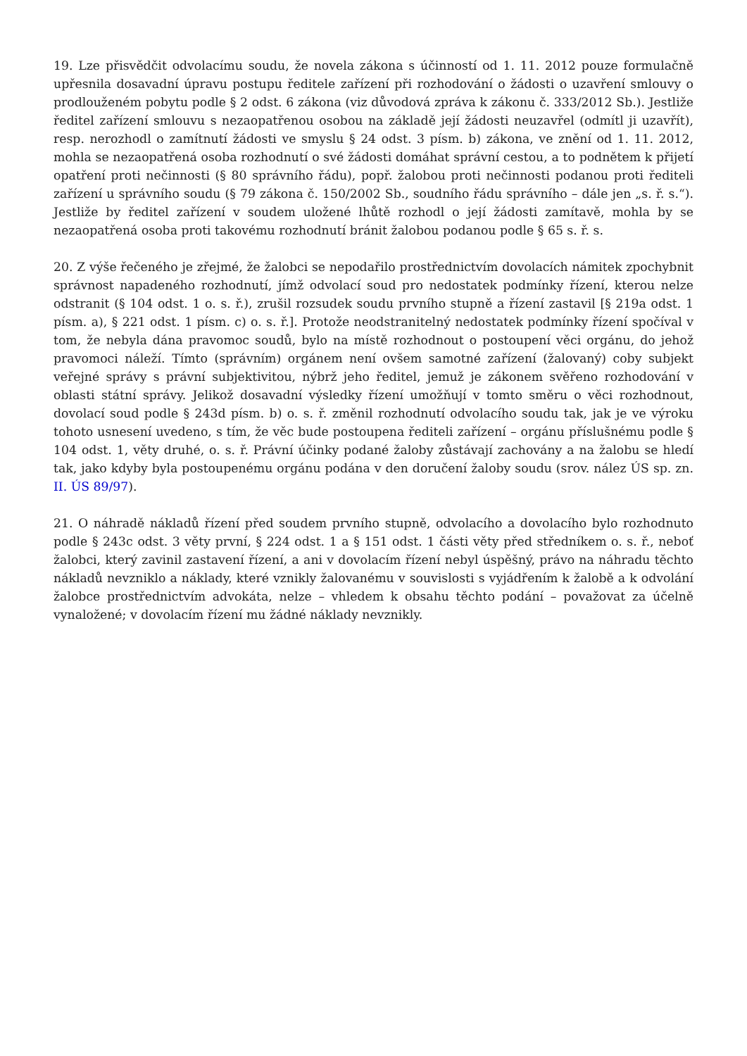19. Lze přisvědčit odvolacímu soudu, že novela zákona s účinností od 1. 11. 2012 pouze formulačně upřesnila dosavadní úpravu postupu ředitele zařízení při rozhodování o žádosti o uzavření smlouvy o prodlouženém pobytu podle § 2 odst. 6 zákona (viz důvodová zpráva k zákonu č. 333/2012 Sb.). Jestliže ředitel zařízení smlouvu s nezaopatřenou osobou na základě její žádosti neuzavřel (odmítl ji uzavřít), resp. nerozhodl o zamítnutí žádosti ve smyslu § 24 odst. 3 písm. b) zákona, ve znění od 1. 11. 2012, mohla se nezaopatřená osoba rozhodnutí o své žádosti domáhat správní cestou, a to podnětem k přijetí opatření proti nečinnosti (§ 80 správního řádu), popř. žalobou proti nečinnosti podanou proti řediteli zařízení u správního soudu (§ 79 zákona č. 150/2002 Sb., soudního řádu správního – dále jen „s. ř. s.“). Jestliže by ředitel zařízení v soudem uložené lhůtě rozhodl o její žádosti zamítavě, mohla by se nezaopatřená osoba proti takovému rozhodnutí bránit žalobou podanou podle § 65 s. ř. s.
20. Z výše řečeného je zřejmé, že žalobci se nepodařilo prostřednictvím dovolacích námitek zpochybnit správnost napadeného rozhodnutí, jímž odvolací soud pro nedostatek podmínky řízení, kterou nelze odstranit (§ 104 odst. 1 o. s. ř.), zrušil rozsudek soudu prvního stupně a řízení zastavil [§ 219a odst. 1 písm. a), § 221 odst. 1 písm. c) o. s. ř.]. Protože neodstranitelný nedostatek podmínky řízení spočíval v tom, že nebyla dána pravomoc soudů, bylo na místě rozhodnout o postoupení věci orgánu, do jehož pravomoci náleží. Tímto (správním) orgánem není ovšem samotné zařízení (žalovaný) coby subjekt veřejné správy s právní subjektivitou, nýbrž jeho ředitel, jemuž je zákonem svěřeno rozhodování v oblasti státní správy. Jelikož dosavadní výsledky řízení umožňují v tomto směru o věci rozhodnout, dovolací soud podle § 243d písm. b) o. s. ř. změnil rozhodnutí odvolacího soudu tak, jak je ve výroku tohoto usnesení uvedeno, s tím, že věc bude postoupena řediteli zařízení – orgánu příslušnému podle § 104 odst. 1, věty druhé, o. s. ř. Právní účinky podané žaloby zůstávají zachovány a na žalobu se hledí tak, jako kdyby byla postoupenému orgánu podána v den doručení žaloby soudu (srov. nález ÚS sp. zn. II. ÚS 89/97).
21. O náhradě nákladů řízení před soudem prvního stupně, odvolacího a dovolacího bylo rozhodnuto podle § 243c odst. 3 věty první, § 224 odst. 1 a § 151 odst. 1 části věty před středníkem o. s. ř., neboť žalobci, který zavinil zastavení řízení, a ani v dovolacím řízení nebyl úspěšný, právo na náhradu těchto nákladů nevzniklo a náklady, které vznikly žalovanému v souvislosti s vyjádřením k žalobě a k odvolání žalobce prostřednictvím advokáta, nelze – vhledem k obsahu těchto podání – považovat za účelně vynaložené; v dovolacím řízení mu žádné náklady nevznikly.